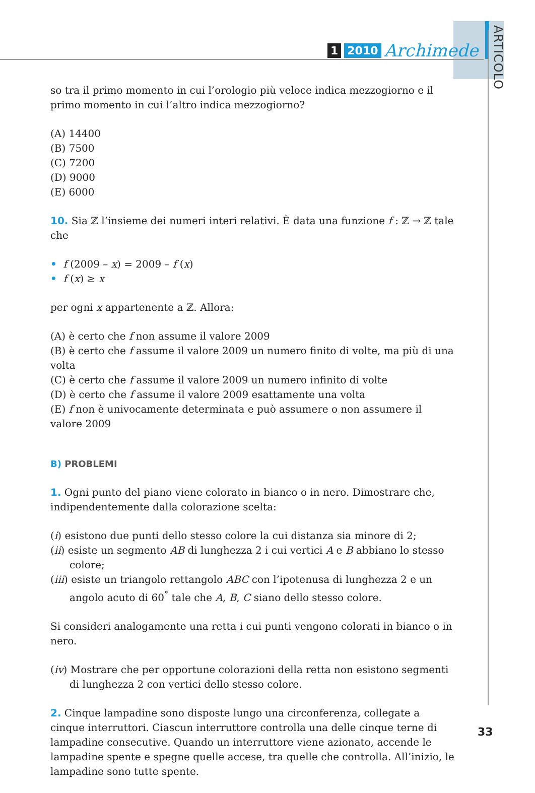1 2010 Archimede
ARTICOLO
so tra il primo momento in cui l’orologio più veloce indica mezzogiorno e il primo momento in cui l’altro indica mezzogiorno?
(A) 14400
(B) 7500
(C) 7200
(D) 9000
(E) 6000
10. Sia ℤ l’insieme dei numeri interi relativi. È data una funzione f : ℤ → ℤ tale che
• f (2009 – x) = 2009 – f (x)
• f (x) ≥ x
per ogni x appartenente a ℤ. Allora:
(A) è certo che f non assume il valore 2009
(B) è certo che f assume il valore 2009 un numero finito di volte, ma più di una volta
(C) è certo che f assume il valore 2009 un numero infinito di volte
(D) è certo che f assume il valore 2009 esattamente una volta
(E) f non è univocamente determinata e può assumere o non assumere il valore 2009
B) PROBLEMI
1. Ogni punto del piano viene colorato in bianco o in nero. Dimostrare che, indipendentemente dalla colorazione scelta:
(i) esistono due punti dello stesso colore la cui distanza sia minore di 2;
(ii) esiste un segmento AB di lunghezza 2 i cui vertici A e B abbiano lo stesso colore;
(iii) esiste un triangolo rettangolo ABC con l’ipotenusa di lunghezza 2 e un angolo acuto di 60<sup>°</sup> tale che A, B, C siano dello stesso colore.
Si consideri analogamente una retta i cui punti vengono colorati in bianco o in nero.
(iv) Mostrare che per opportune colorazioni della retta non esistono segmenti di lunghezza 2 con vertici dello stesso colore.
2. Cinque lampadine sono disposte lungo una circonferenza, collegate a cinque interruttori. Ciascun interruttore controlla una delle cinque terne di lampadine consecutive. Quando un interruttore viene azionato, accende le lampadine spente e spegne quelle accese, tra quelle che controlla. All’inizio, le lampadine sono tutte spente.
33